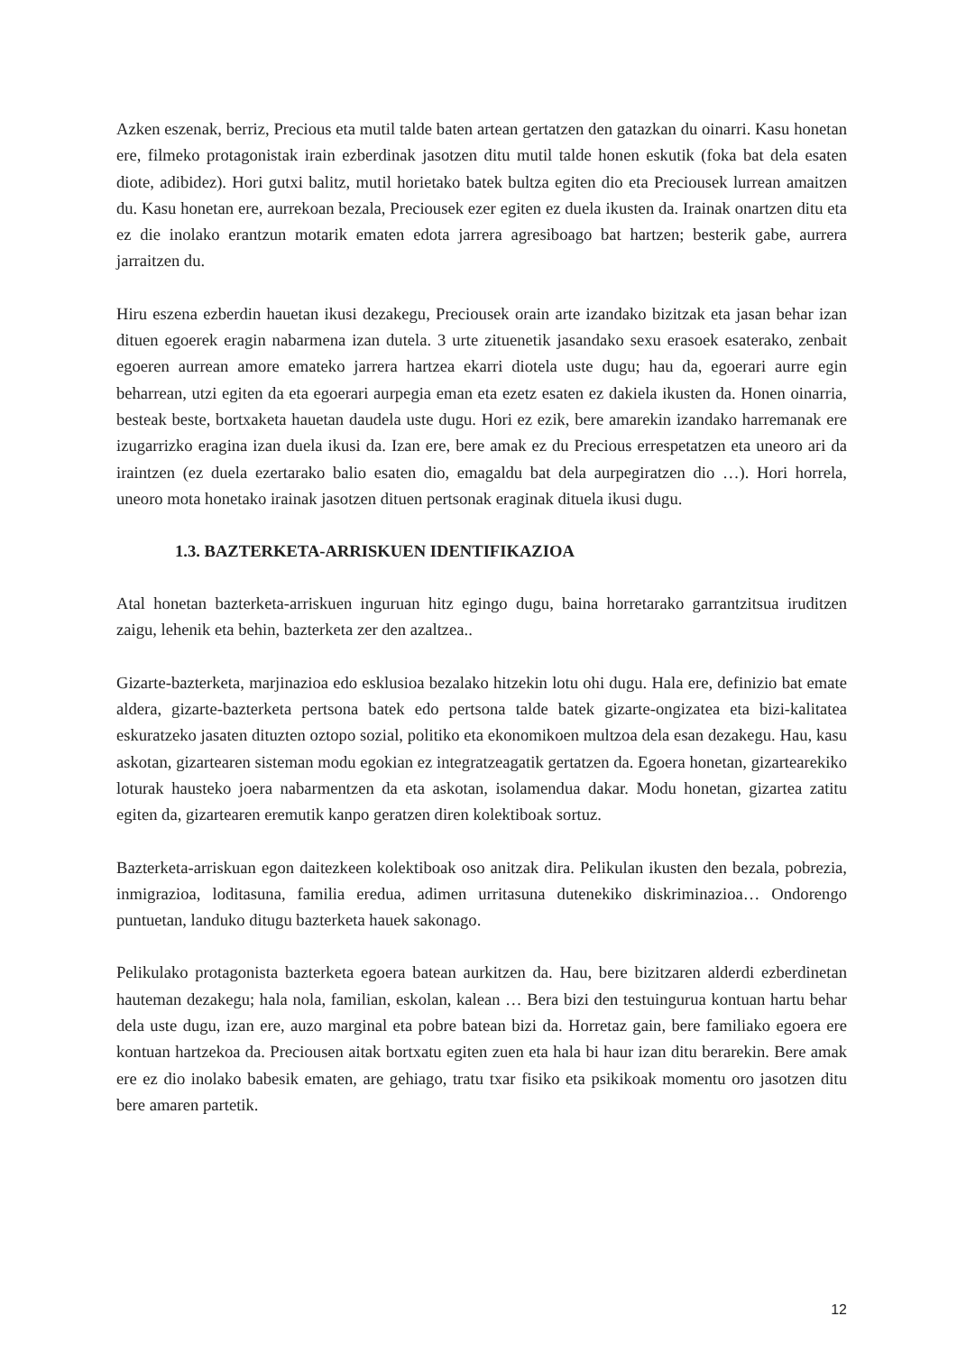Azken eszenak, berriz, Precious eta mutil talde baten artean gertatzen den gatazkan du oinarri. Kasu honetan ere, filmeko protagonistak irain ezberdinak jasotzen ditu mutil talde honen eskutik (foka bat dela esaten diote, adibidez). Hori gutxi balitz, mutil horietako batek bultza egiten dio eta Preciousek lurrean amaitzen du. Kasu honetan ere, aurrekoan bezala, Preciousek ezer egiten ez duela ikusten da. Irainak onartzen ditu eta ez die inolako erantzun motarik ematen edota jarrera agresiboago bat hartzen; besterik gabe, aurrera jarraitzen du.
Hiru eszena ezberdin hauetan ikusi dezakegu, Preciousek orain arte izandako bizitzak eta jasan behar izan dituen egoerek eragin nabarmena izan dutela. 3 urte zituenetik jasandako sexu erasoek esaterako, zenbait egoeren aurrean amore emateko jarrera hartzea ekarri diotela uste dugu; hau da, egoerari aurre egin beharrean, utzi egiten da eta egoerari aurpegia eman eta ezetz esaten ez dakiela ikusten da. Honen oinarria, besteak beste, bortxaketa hauetan daudela uste dugu. Hori ez ezik, bere amarekin izandako harremanak ere izugarrizko eragina izan duela ikusi da. Izan ere, bere amak ez du Precious errespetatzen eta uneoro ari da iraintzen (ez duela ezertarako balio esaten dio, emagaldu bat dela aurpegiratzen dio …). Hori horrela, uneoro mota honetako irainak jasotzen dituen pertsonak eraginak dituela ikusi dugu.
1.3. BAZTERKETA-ARRISKUEN IDENTIFIKAZIOA
Atal honetan bazterketa-arriskuen inguruan hitz egingo dugu, baina horretarako garrantzitsua iruditzen zaigu, lehenik eta behin, bazterketa zer den azaltzea..
Gizarte-bazterketa, marjinazioa edo esklusioa bezalako hitzekin lotu ohi dugu. Hala ere, definizio bat emate aldera, gizarte-bazterketa pertsona batek edo pertsona talde batek gizarte-ongizatea eta bizi-kalitatea eskuratzeko jasaten dituzten oztopo sozial, politiko eta ekonomikoen multzoa dela esan dezakegu. Hau, kasu askotan, gizartearen sisteman modu egokian ez integratzeagatik gertatzen da. Egoera honetan, gizartearekiko loturak hausteko joera nabarmentzen da eta askotan, isolamendua dakar. Modu honetan, gizartea zatitu egiten da, gizartearen eremutik kanpo geratzen diren kolektiboak sortuz.
Bazterketa-arriskuan egon daitezkeen kolektiboak oso anitzak dira. Pelikulan ikusten den bezala, pobrezia, inmigrazioa, loditasuna, familia eredua, adimen urritasuna dutenekiko diskriminazioa… Ondorengo puntuetan, landuko ditugu bazterketa hauek sakonago.
Pelikulako protagonista bazterketa egoera batean aurkitzen da. Hau, bere bizitzaren alderdi ezberdinetan hauteman dezakegu; hala nola, familian, eskolan, kalean … Bera bizi den testuingurua kontuan hartu behar dela uste dugu, izan ere, auzo marginal eta pobre batean bizi da. Horretaz gain, bere familiako egoera ere kontuan hartzekoa da. Preciousen aitak bortxatu egiten zuen eta hala bi haur izan ditu berarekin. Bere amak ere ez dio inolako babesik ematen, are gehiago, tratu txar fisiko eta psikikoak momentu oro jasotzen ditu bere amaren partetik.
12